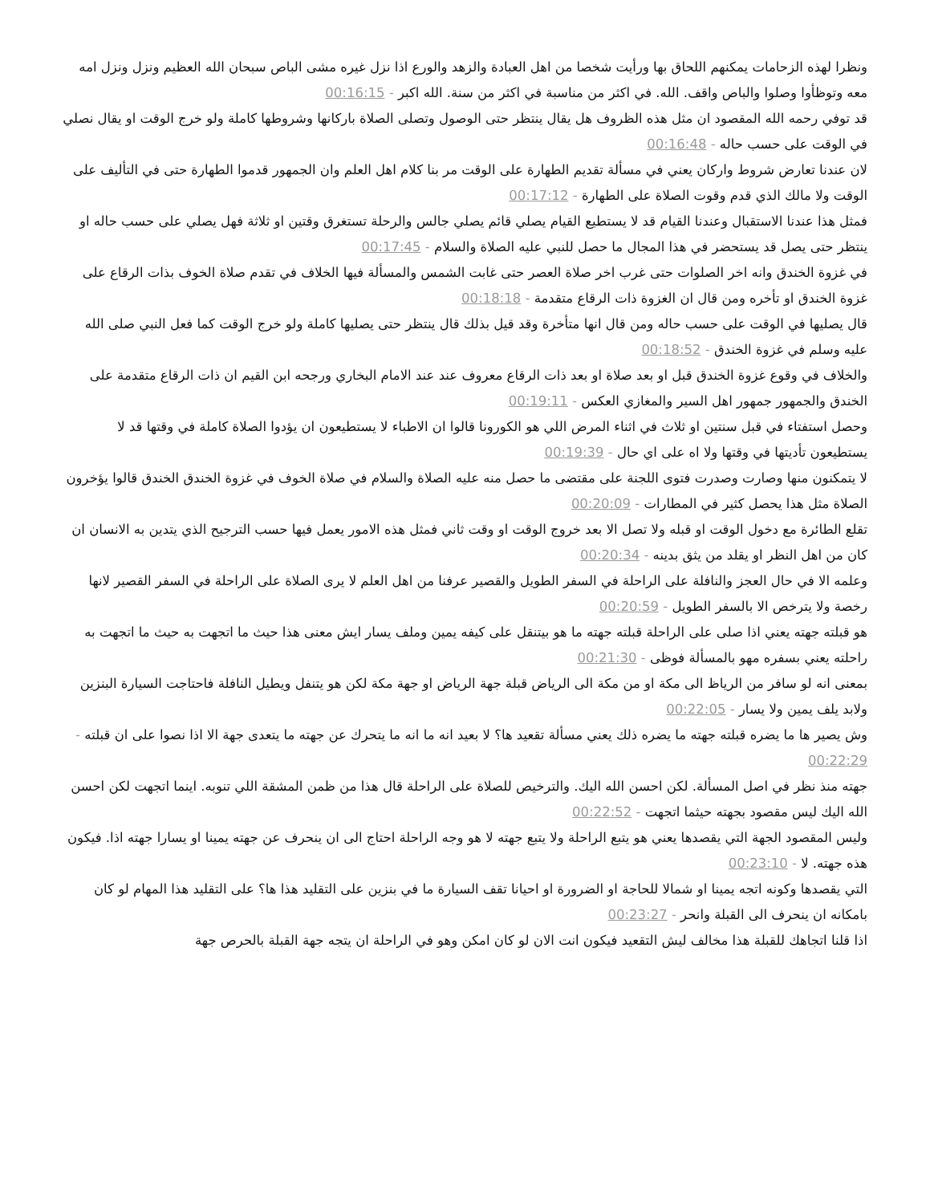ونظرا لهذه الزحامات يمكنهم اللحاق بها ورأيت شخصا من اهل العبادة والزهد والورع اذا نزل غيره مشى الباص سبحان الله العظيم ونزل ونزل امه معه وتوظأوا وصلوا والباص واقف. الله. في اكثر من مناسبة في اكثر من سنة. الله اكبر - 00:16:15
قد توفي رحمه الله المقصود ان مثل هذه الظروف هل يقال ينتظر حتى الوصول وتصلى الصلاة باركانها وشروطها كاملة ولو خرج الوقت او يقال نصلي في الوقت على حسب حاله - 00:16:48
لان عندنا تعارض شروط واركان يعني في مسألة تقديم الطهارة على الوقت مر بنا كلام اهل العلم وان الجمهور قدموا الطهارة حتى في التأليف على الوقت ولا مالك الذي قدم وقوت الصلاة على الطهارة - 00:17:12
فمثل هذا عندنا الاستقبال وعندنا القيام قد لا يستطيع القيام يصلي قائم يصلي جالس والرحلة تستغرق وقتين او ثلاثة فهل يصلي على حسب حاله او ينتظر حتى يصل قد يستحضر في هذا المجال ما حصل للنبي عليه الصلاة والسلام - 00:17:45
في غزوة الخندق وانه اخر الصلوات حتى غرب اخر صلاة العصر حتى غابت الشمس والمسألة فيها الخلاف في تقدم صلاة الخوف بذات الرقاع على غزوة الخندق او تأخره ومن قال ان الغزوة ذات الرقاع متقدمة - 00:18:18
قال يصليها في الوقت على حسب حاله ومن قال انها متأخرة وقد قيل بذلك قال ينتظر حتى يصليها كاملة ولو خرج الوقت كما فعل النبي صلى الله عليه وسلم في غزوة الخندق - 00:18:52
والخلاف في وقوع غزوة الخندق قبل او بعد صلاة او بعد ذات الرقاع معروف عند عند الامام البخاري ورجحه ابن القيم ان ذات الرقاع متقدمة على الخندق والجمهور جمهور اهل السير والمغازي العكس - 00:19:11
وحصل استفتاء في قبل سنتين او ثلاث في اثناء المرض اللي هو الكورونا قالوا ان الاطباء لا يستطيعون ان يؤدوا الصلاة كاملة في وقتها قد لا يستطيعون تأديتها في وقتها ولا اه على اي حال - 00:19:39
لا يتمكنون منها وصارت وصدرت فتوى اللجنة على مقتضى ما حصل منه عليه الصلاة والسلام في صلاة الخوف في غزوة الخندق الخندق قالوا يؤخرون الصلاة مثل هذا يحصل كثير في المطارات - 00:20:09
تقلع الطائرة مع دخول الوقت او قبله ولا تصل الا بعد خروج الوقت او وقت ثاني فمثل هذه الامور يعمل فيها حسب الترجيح الذي يتدين به الانسان ان كان من اهل النظر او يقلد من يثق بدينه - 00:20:34
وعلمه الا في حال العجز والنافلة على الراحلة في السفر الطويل والقصير عرفنا من اهل العلم لا يرى الصلاة على الراحلة في السفر القصير لانها رخصة ولا يترخص الا بالسفر الطويل - 00:20:59
هو قبلته جهته يعني اذا صلى على الراحلة قبلته جهته ما هو بيتنقل على كيفه يمين وملف يسار ايش معنى هذا حيث ما اتجهت به حيث ما اتجهت به راحلته يعني بسفره مهو بالمسألة فوظى - 00:21:30
بمعنى انه لو سافر من الرياظ الى مكة او من مكة الى الرياض قبلة جهة الرياض او جهة مكة لكن هو يتنفل ويطيل النافلة فاحتاجت السيارة البنزين ولابد يلف يمين ولا يسار - 00:22:05
وش يصير ها ما يضره قبلته جهته ما يضره ذلك يعني مسألة تقعيد ها؟ لا بعيد انه ما انه ما يتحرك عن جهته ما يتعدى جهة الا اذا نصوا على ان قبلته - 00:22:29
جهته منذ نظر في اصل المسألة. لكن احسن الله اليك. والترخيص للصلاة على الراحلة قال هذا من ظمن المشقة اللي تنوبه. اينما اتجهت لكن احسن الله اليك ليس مقصود بجهته حيثما اتجهت - 00:22:52
وليس المقصود الجهة التي يقصدها يعني هو يتبع الراحلة ولا يتبع جهته لا هو وجه الراحلة احتاج الى ان ينحرف عن جهته يمينا او يسارا جهته اذا. فيكون هذه جهته. لا - 00:23:10
التي يقصدها وكونه اتجه يمينا او شمالا للحاجة او الضرورة او احيانا تقف السيارة ما في بنزين على التقليد هذا ها؟ على التقليد هذا المهام لو كان بامكانه ان ينحرف الى القبلة وانحر - 00:23:27
اذا قلنا اتجاهك للقبلة هذا مخالف ليش التقعيد فيكون انت الان لو كان امكن وهو في الراحلة ان يتجه جهة القبلة بالحرص جهة